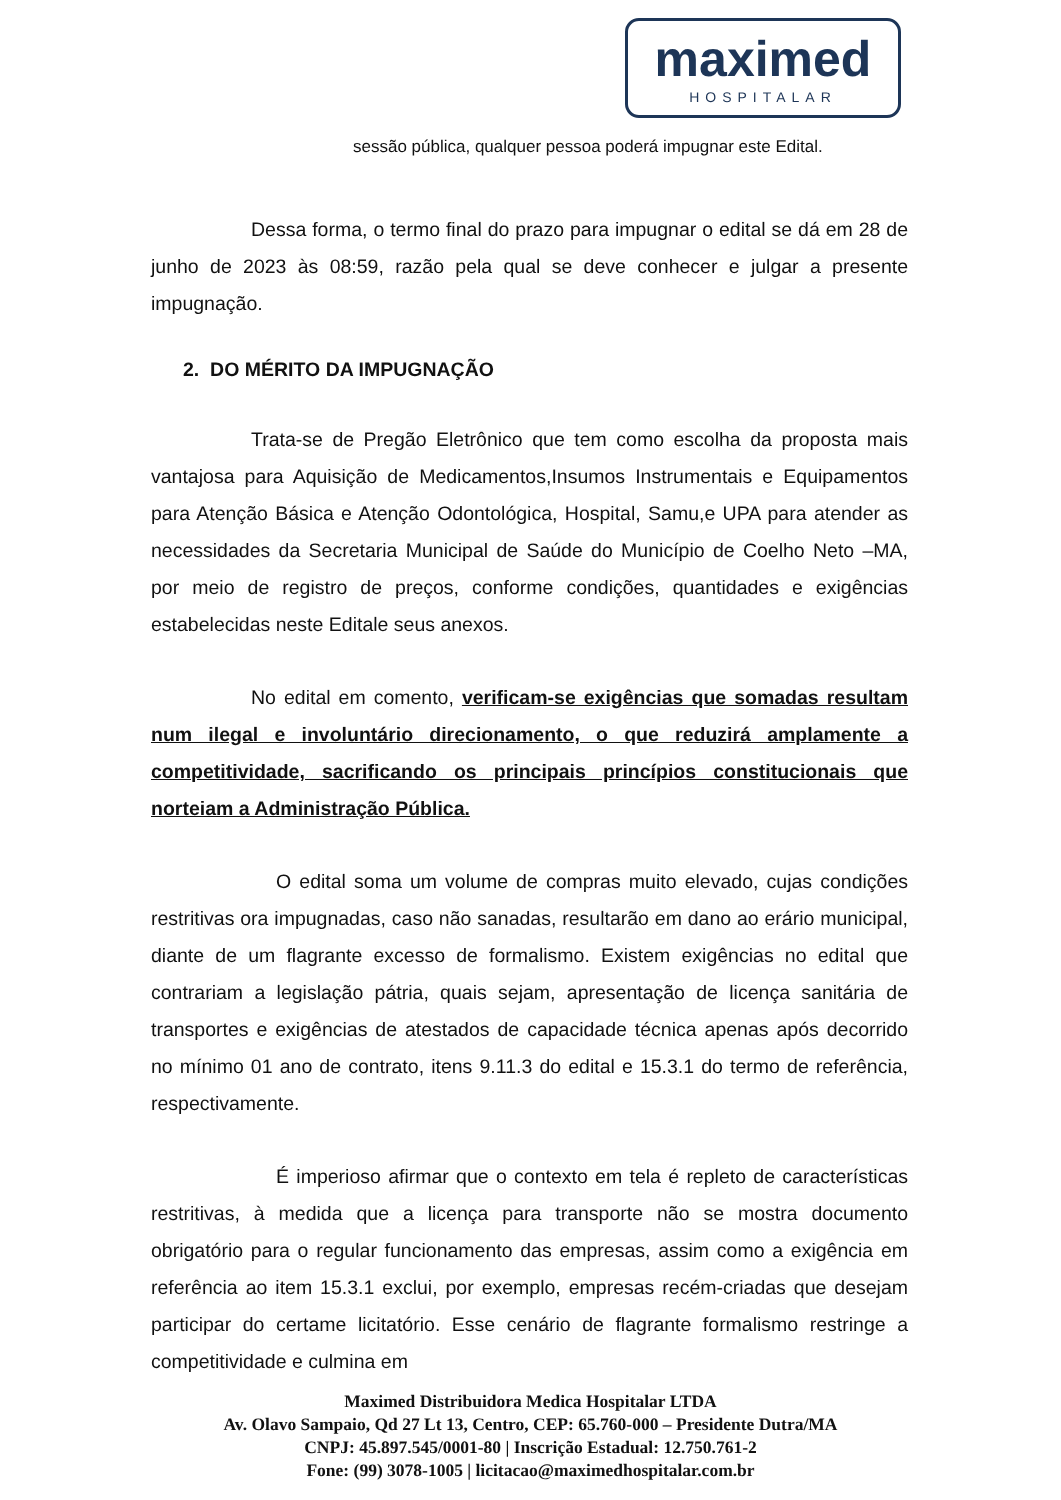maximed
HOSPITALAR
sessão pública, qualquer pessoa poderá impugnar este Edital.
Dessa forma, o termo final do prazo para impugnar o edital se dá em 28 de junho de 2023 às 08:59, razão pela qual se deve conhecer e julgar a presente impugnação.
2. DO MÉRITO DA IMPUGNAÇÃO
Trata-se de Pregão Eletrônico que tem como escolha da proposta mais vantajosa para Aquisição de Medicamentos,Insumos Instrumentais e Equipamentos para Atenção Básica e Atenção Odontológica, Hospital, Samu,e UPA para atender as necessidades da Secretaria Municipal de Saúde do Município de Coelho Neto –MA, por meio de registro de preços, conforme condições, quantidades e exigências estabelecidas neste Editale seus anexos.
No edital em comento, verificam-se exigências que somadas resultam num ilegal e involuntário direcionamento, o que reduzirá amplamente a competitividade, sacrificando os principais princípios constitucionais que norteiam a Administração Pública.
O edital soma um volume de compras muito elevado, cujas condições restritivas ora impugnadas, caso não sanadas, resultarão em dano ao erário municipal, diante de um flagrante excesso de formalismo. Existem exigências no edital que contrariam a legislação pátria, quais sejam, apresentação de licença sanitária de transportes e exigências de atestados de capacidade técnica apenas após decorrido no mínimo 01 ano de contrato, itens 9.11.3 do edital e 15.3.1 do termo de referência, respectivamente.
É imperioso afirmar que o contexto em tela é repleto de características restritivas, à medida que a licença para transporte não se mostra documento obrigatório para o regular funcionamento das empresas, assim como a exigência em referência ao item 15.3.1 exclui, por exemplo, empresas recém-criadas que desejam participar do certame licitatório. Esse cenário de flagrante formalismo restringe a competitividade e culmina em
Maximed Distribuidora Medica Hospitalar LTDA
Av. Olavo Sampaio, Qd 27 Lt 13, Centro, CEP: 65.760-000 – Presidente Dutra/MA
CNPJ: 45.897.545/0001-80 | Inscrição Estadual: 12.750.761-2
Fone: (99) 3078-1005 | licitacao@maximedhospitalar.com.br